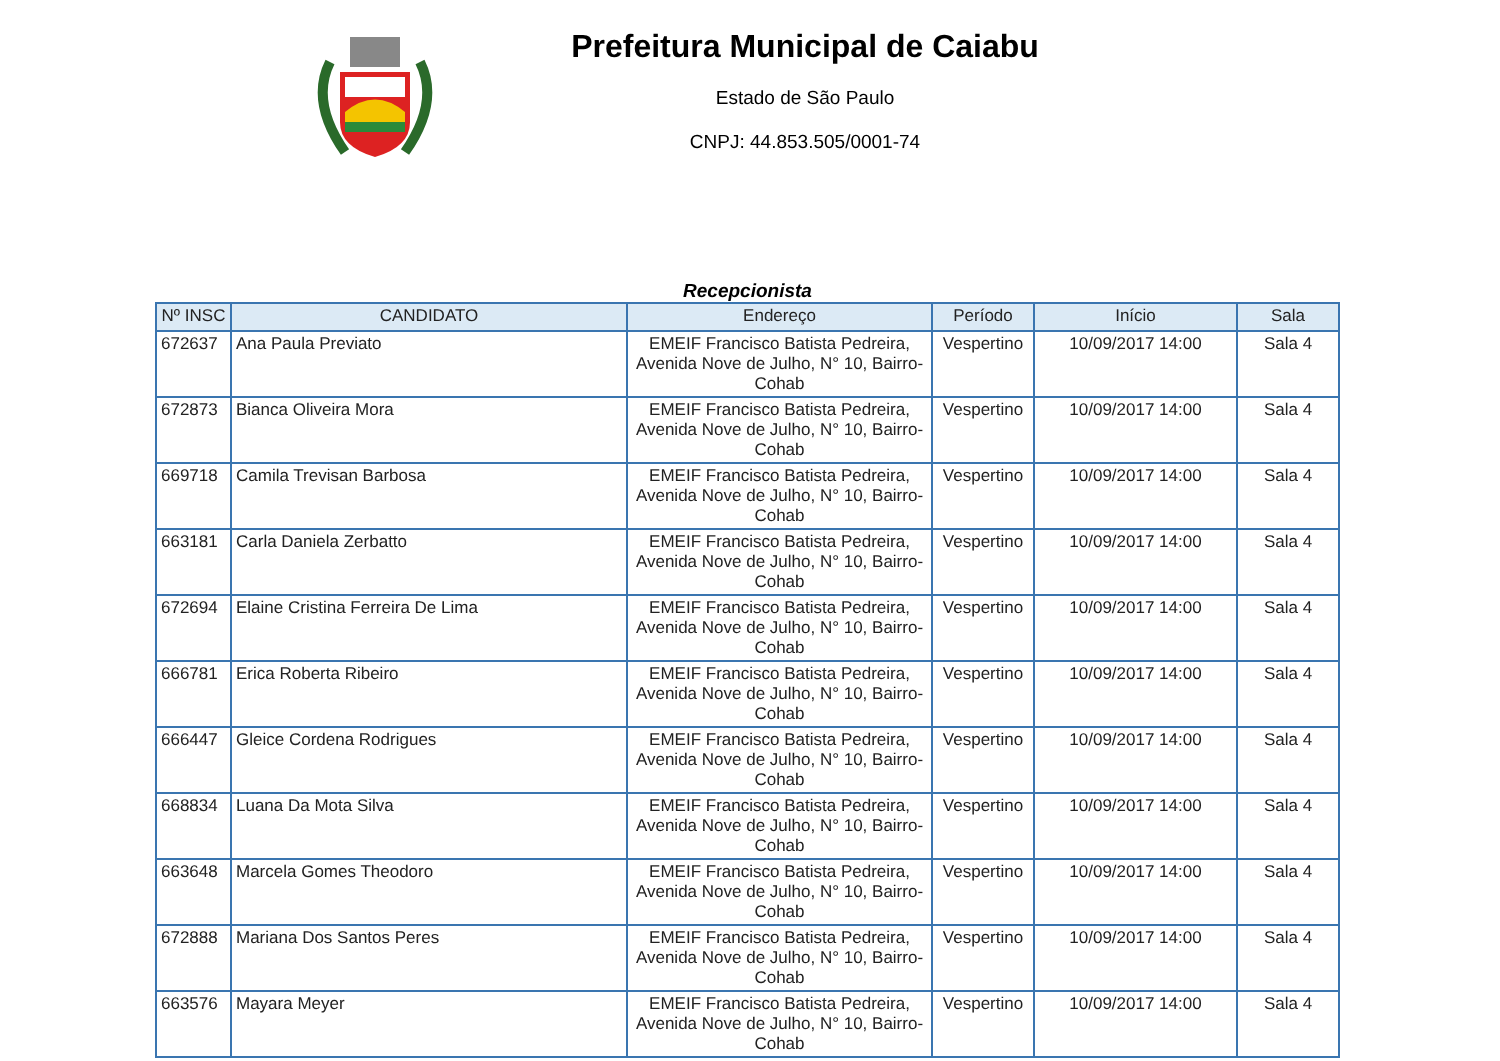Prefeitura Municipal de Caiabu
Estado de São Paulo
CNPJ: 44.853.505/0001-74
Recepcionista
| Nº INSC | CANDIDATO | Endereço | Período | Início | Sala |
| --- | --- | --- | --- | --- | --- |
| 672637 | Ana Paula Previato | EMEIF Francisco Batista Pedreira, Avenida Nove de Julho, N° 10, Bairro-Cohab | Vespertino | 10/09/2017 14:00 | Sala 4 |
| 672873 | Bianca Oliveira Mora | EMEIF Francisco Batista Pedreira, Avenida Nove de Julho, N° 10, Bairro-Cohab | Vespertino | 10/09/2017 14:00 | Sala 4 |
| 669718 | Camila Trevisan Barbosa | EMEIF Francisco Batista Pedreira, Avenida Nove de Julho, N° 10, Bairro-Cohab | Vespertino | 10/09/2017 14:00 | Sala 4 |
| 663181 | Carla Daniela Zerbatto | EMEIF Francisco Batista Pedreira, Avenida Nove de Julho, N° 10, Bairro-Cohab | Vespertino | 10/09/2017 14:00 | Sala 4 |
| 672694 | Elaine Cristina Ferreira De Lima | EMEIF Francisco Batista Pedreira, Avenida Nove de Julho, N° 10, Bairro-Cohab | Vespertino | 10/09/2017 14:00 | Sala 4 |
| 666781 | Erica Roberta Ribeiro | EMEIF Francisco Batista Pedreira, Avenida Nove de Julho, N° 10, Bairro-Cohab | Vespertino | 10/09/2017 14:00 | Sala 4 |
| 666447 | Gleice Cordena Rodrigues | EMEIF Francisco Batista Pedreira, Avenida Nove de Julho, N° 10, Bairro-Cohab | Vespertino | 10/09/2017 14:00 | Sala 4 |
| 668834 | Luana Da Mota Silva | EMEIF Francisco Batista Pedreira, Avenida Nove de Julho, N° 10, Bairro-Cohab | Vespertino | 10/09/2017 14:00 | Sala 4 |
| 663648 | Marcela Gomes Theodoro | EMEIF Francisco Batista Pedreira, Avenida Nove de Julho, N° 10, Bairro-Cohab | Vespertino | 10/09/2017 14:00 | Sala 4 |
| 672888 | Mariana Dos Santos Peres | EMEIF Francisco Batista Pedreira, Avenida Nove de Julho, N° 10, Bairro-Cohab | Vespertino | 10/09/2017 14:00 | Sala 4 |
| 663576 | Mayara Meyer | EMEIF Francisco Batista Pedreira, Avenida Nove de Julho, N° 10, Bairro-Cohab | Vespertino | 10/09/2017 14:00 | Sala 4 |